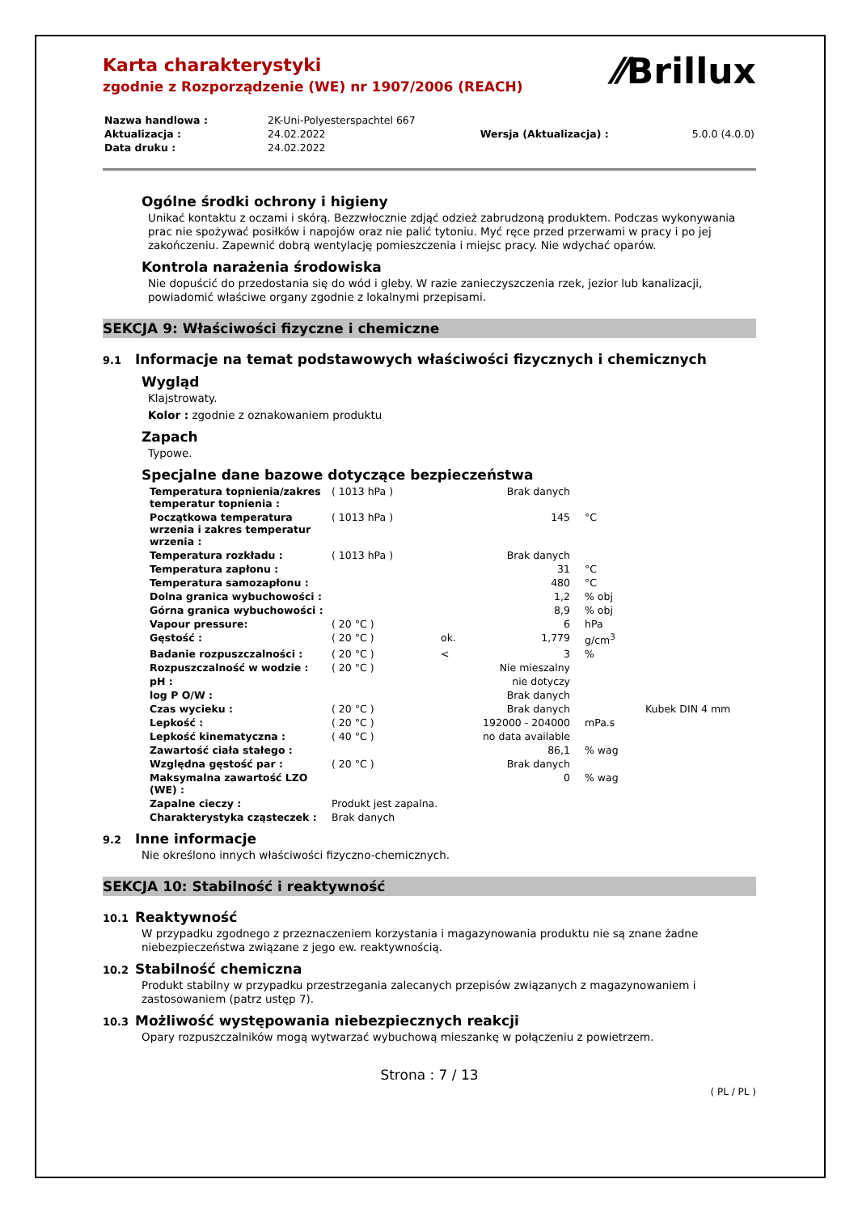⁄⁄Brillux
Karta charakterystyki
zgodnie z Rozporządzenie (WE) nr 1907/2006 (REACH)
| Nazwa handlowa : | 2K-Uni-Polyesterspachtel 667 | | |
| Aktualizacja : | 24.02.2022 | Wersja (Aktualizacja) : | 5.0.0 (4.0.0) |
| Data druku : | 24.02.2022 | | |
Ogólne środki ochrony i higieny
Unikać kontaktu z oczami i skórą. Bezzwłocznie zdjąć odzież zabrudzoną produktem. Podczas wykonywania prac nie spożywać posiłków i napojów oraz nie palić tytoniu. Myć ręce przed przerwami w pracy i po jej zakończeniu. Zapewnić dobrą wentylację pomieszczenia i miejsc pracy. Nie wdychać oparów.
Kontrola narażenia środowiska
Nie dopuścić do przedostania się do wód i gleby. W razie zanieczyszczenia rzek, jezior lub kanalizacji, powiadomić właściwe organy zgodnie z lokalnymi przepisami.
SEKCJA 9: Właściwości fizyczne i chemiczne
9.1 Informacje na temat podstawowych właściwości fizycznych i chemicznych
Wygląd
Klajstrowaty.
Kolor : zgodnie z oznakowaniem produktu
Zapach
Typowe.
Specjalne dane bazowe dotyczące bezpieczeństwa
| Temperatura topnienia/zakres temperatur topnienia : | ( 1013 hPa ) | | Brak danych | | |
| Początkowa temperatura wrzenia i zakres temperatur wrzenia : | ( 1013 hPa ) | | 145 | °C | |
| Temperatura rozkładu : | ( 1013 hPa ) | | Brak danych | | |
| Temperatura zapłonu : | | | 31 | °C | |
| Temperatura samozapłonu : | | | 480 | °C | |
| Dolna granica wybuchowości : | | | 1,2 | % obj | |
| Górna granica wybuchowości : | | | 8,9 | % obj | |
| Vapour pressure: | ( 20 °C ) | | 6 | hPa | |
| Gęstość : | ( 20 °C ) | ok. | 1,779 | g/cm<sup>3</sup> | |
| Badanie rozpuszczalności : | ( 20 °C ) | < | 3 | % | |
| Rozpuszczalność w wodzie : | ( 20 °C ) | | Nie mieszalny | | |
| pH : | | | nie dotyczy | | |
| log P O/W : | | | Brak danych | | |
| Czas wycieku : | ( 20 °C ) | | Brak danych | | Kubek DIN 4 mm |
| Lepkość : | ( 20 °C ) | | 192000 - 204000 | mPa.s | |
| Lepkość kinematyczna : | ( 40 °C ) | | no data available | | |
| Zawartość ciała stałego : | | | 86,1 | % wag | |
| Względna gęstość par : | ( 20 °C ) | | Brak danych | | |
| Maksymalna zawartość LZO (WE) : | | | 0 | % wag | |
| Zapalne cieczy : | Produkt jest zapalna. | | | | |
| Charakterystyka cząsteczek : | Brak danych | | | | |
9.2 Inne informacje
Nie określono innych właściwości fizyczno-chemicznych.
SEKCJA 10: Stabilność i reaktywność
10.1 Reaktywność
W przypadku zgodnego z przeznaczeniem korzystania i magazynowania produktu nie są znane żadne niebezpieczeństwa związane z jego ew. reaktywnością.
10.2 Stabilność chemiczna
Produkt stabilny w przypadku przestrzegania zalecanych przepisów związanych z magazynowaniem i zastosowaniem (patrz ustęp 7).
10.3 Możliwość występowania niebezpiecznych reakcji
Opary rozpuszczalników mogą wytwarzać wybuchową mieszankę w połączeniu z powietrzem.
Strona : 7 / 13
( PL / PL )